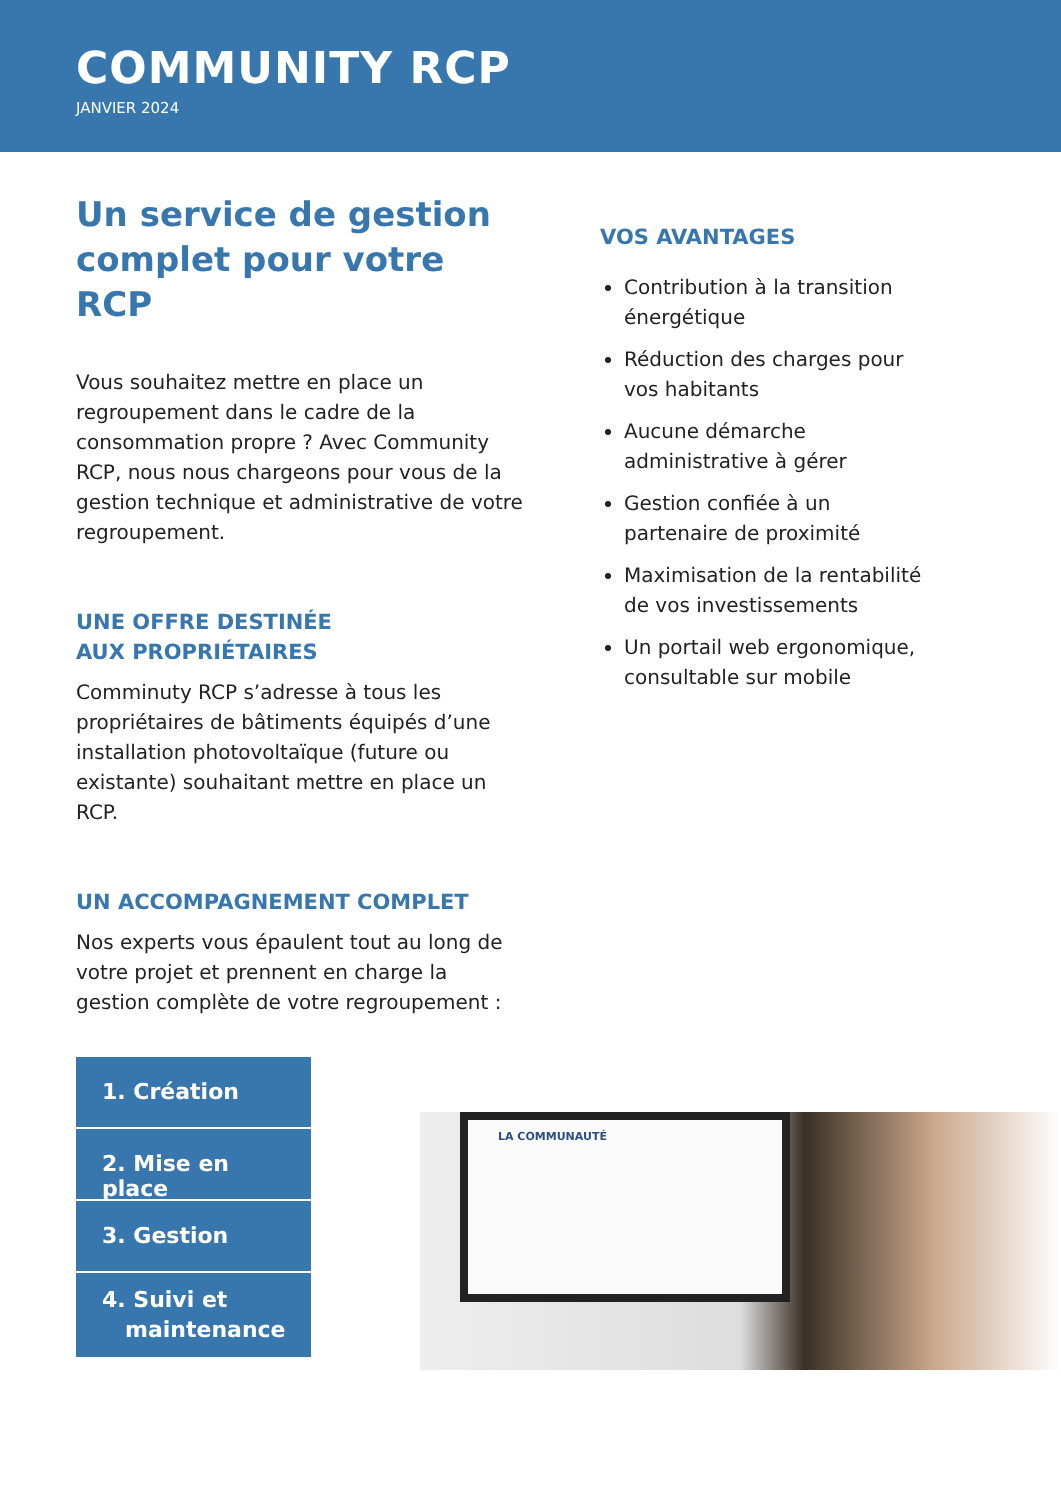COMMUNITY RCP
JANVIER 2024
Un service de gestion complet pour votre RCP
Vous souhaitez mettre en place un regroupement dans le cadre de la consommation propre ? Avec Community RCP, nous nous chargeons pour vous de la gestion technique et administrative de votre regroupement.
UNE OFFRE DESTINÉE
AUX PROPRIÉTAIRES
Comminuty RCP s’adresse à tous les propriétaires de bâtiments équipés d’une installation photovoltaïque (future ou existante) souhaitant mettre en place un RCP.
UN ACCOMPAGNEMENT COMPLET
Nos experts vous épaulent tout au long de votre projet et prennent en charge la gestion complète de votre regroupement :
1. Création
2. Mise en place
3. Gestion
4. Suivi et
maintenance
VOS AVANTAGES
Contribution à la transition énergétique
Réduction des charges pour vos habitants
Aucune démarche administrative à gérer
Gestion confiée à un partenaire de proximité
Maximisation de la rentabilité de vos investissements
Un portail web ergonomique, consultable sur mobile
LA COMMUNAUTÉ